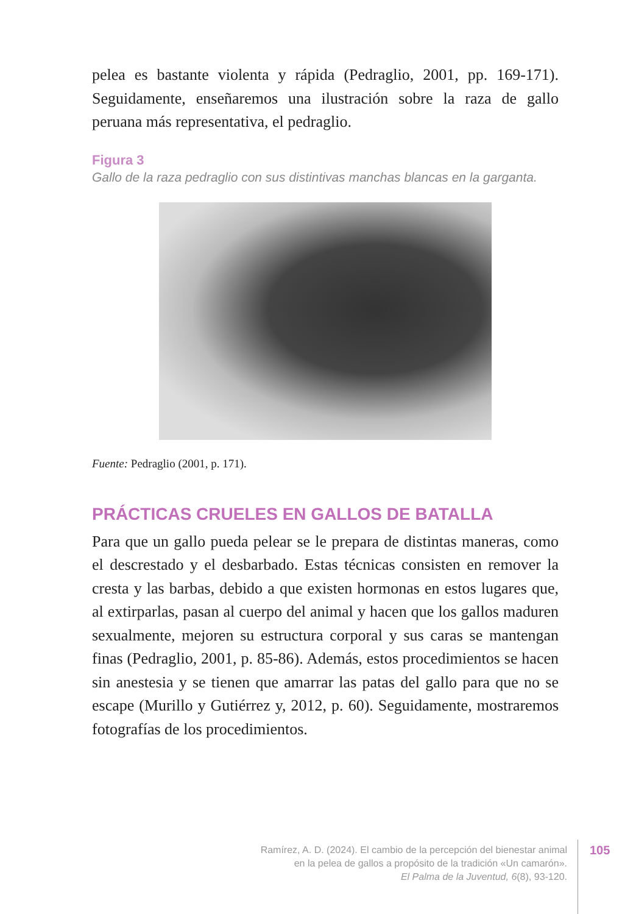pelea es bastante violenta y rápida (Pedraglio, 2001, pp. 169-171). Seguidamente, enseñaremos una ilustración sobre la raza de gallo peruana más representativa, el pedraglio.
Figura 3
Gallo de la raza pedraglio con sus distintivas manchas blancas en la garganta.
Fuente: Pedraglio (2001, p. 171).
PRÁCTICAS CRUELES EN GALLOS DE BATALLA
Para que un gallo pueda pelear se le prepara de distintas maneras, como el descrestado y el desbarbado. Estas técnicas consisten en remover la cresta y las barbas, debido a que existen hormonas en estos lugares que, al extirparlas, pasan al cuerpo del animal y hacen que los gallos maduren sexualmente, mejoren su estructura corporal y sus caras se mantengan finas (Pedraglio, 2001, p. 85-86). Además, estos procedimientos se hacen sin anestesia y se tienen que amarrar las patas del gallo para que no se escape (Murillo y Gutiérrez y, 2012, p. 60). Seguidamente, mostraremos fotografías de los procedimientos.
Ramírez, A. D. (2024). El cambio de la percepción del bienestar animal
en la pelea de gallos a propósito de la tradición «Un camarón».
El Palma de la Juventud, 6(8), 93-120.
105